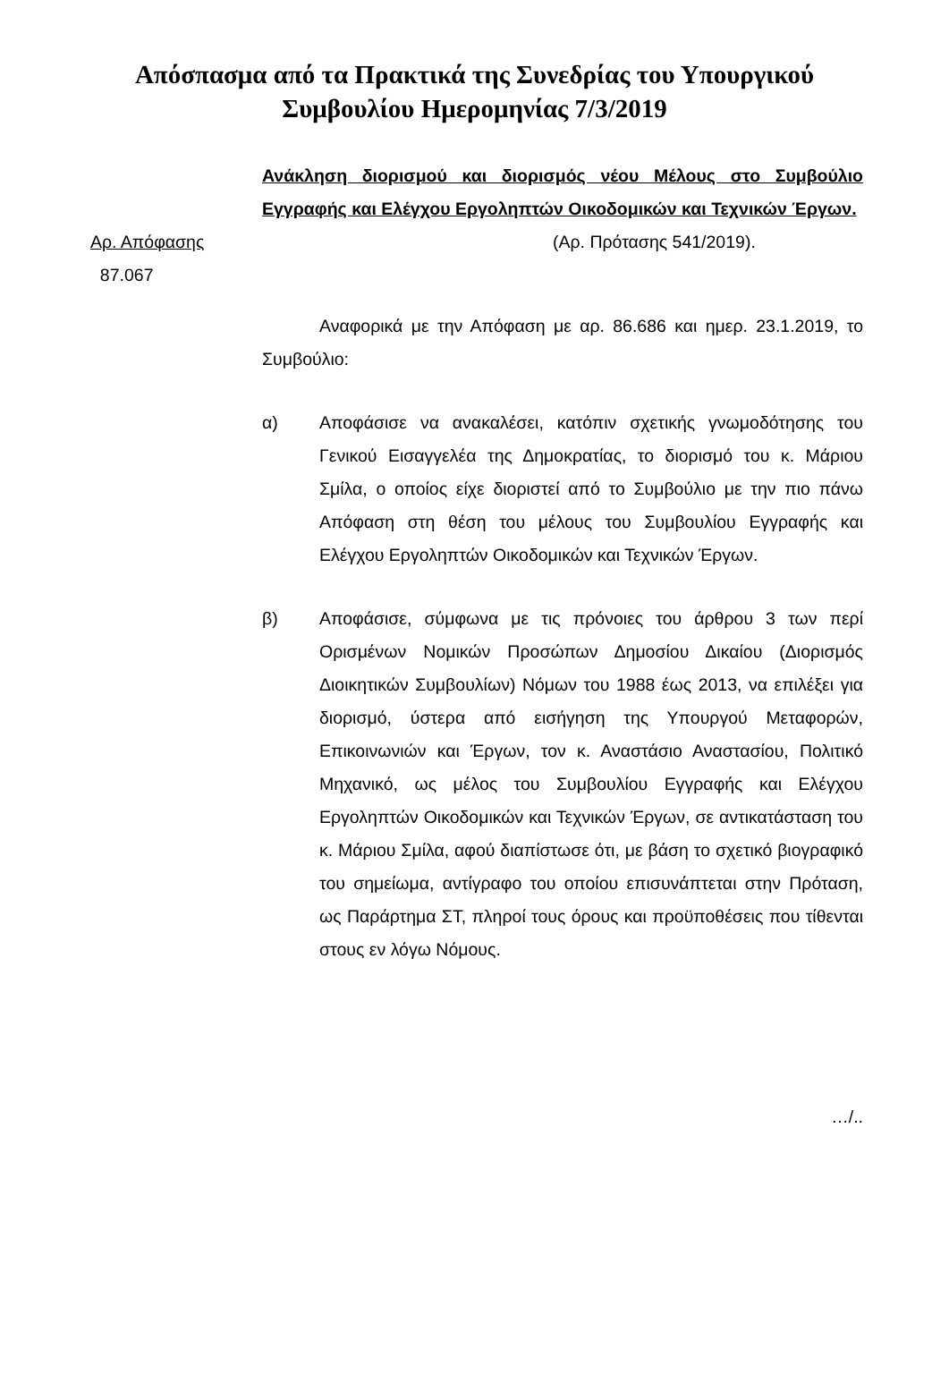Απόσπασμα από τα Πρακτικά της Συνεδρίας του Υπουργικού
Συμβουλίου Ημερομηνίας 7/3/2019
Ανάκληση διορισμού και διορισμός νέου Μέλους στο Συμβούλιο Εγγραφής και Ελέγχου Εργοληπτών Οικοδομικών και Τεχνικών Έργων.
Αρ. Απόφασης
87.067
(Αρ. Πρότασης 541/2019).
Αναφορικά με την Απόφαση με αρ. 86.686 και ημερ. 23.1.2019, το Συμβούλιο:
α) Αποφάσισε να ανακαλέσει, κατόπιν σχετικής γνωμοδότησης του Γενικού Εισαγγελέα της Δημοκρατίας, το διορισμό του κ. Μάριου Σμίλα, ο οποίος είχε διοριστεί από το Συμβούλιο με την πιο πάνω Απόφαση στη θέση του μέλους του Συμβουλίου Εγγραφής και Ελέγχου Εργοληπτών Οικοδομικών και Τεχνικών Έργων.
β) Αποφάσισε, σύμφωνα με τις πρόνοιες του άρθρου 3 των περί Ορισμένων Νομικών Προσώπων Δημοσίου Δικαίου (Διορισμός Διοικητικών Συμβουλίων) Νόμων του 1988 έως 2013, να επιλέξει για διορισμό, ύστερα από εισήγηση της Υπουργού Μεταφορών, Επικοινωνιών και Έργων, τον κ. Αναστάσιο Αναστασίου, Πολιτικό Μηχανικό, ως μέλος του Συμβουλίου Εγγραφής και Ελέγχου Εργοληπτών Οικοδομικών και Τεχνικών Έργων, σε αντικατάσταση του κ. Μάριου Σμίλα, αφού διαπίστωσε ότι, με βάση το σχετικό βιογραφικό του σημείωμα, αντίγραφο του οποίου επισυνάπτεται στην Πρόταση, ως Παράρτημα ΣΤ, πληροί τους όρους και προϋποθέσεις που τίθενται στους εν λόγω Νόμους.
…/..